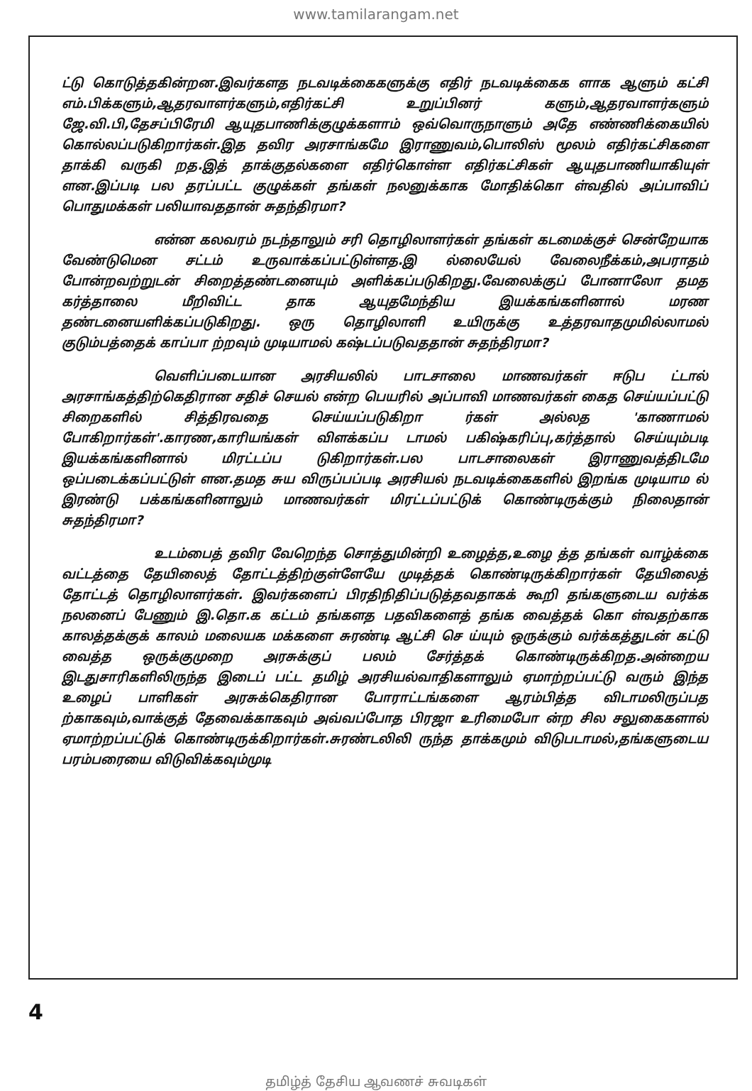www.tamilarangam.net
ட்டு கொடுத்தகின்றன.இவர்களத நடவடிக்கைகளுக்கு எதிர் நடவடிக்கைக ளாக ஆளும் கட்சி எம்.பிக்களும்,ஆதரவாளர்களும்,எதிர்கட்சி உறுப்பினர் களும்,ஆதரவாளர்களும் ஜே.வி.பி,தேசப்பிரேமி ஆயுதபாணிக்குழுக்களாம் ஒவ்வொருநாளும் அதே எண்ணிக்கையில் கொல்லப்படுகிறார்கள்.இத தவிர அரசாங்கமே இராணுவம்,பொலிஸ் மூலம் எதிர்கட்சிகளை தாக்கி வருகி றத.இத் தாக்குதல்களை எதிர்கொள்ள எதிர்கட்சிகள் ஆயுதபாணியாகியுள் ளன.இப்படி பல தரப்பட்ட குழுக்கள் தங்கள் நலனுக்காக மோதிக்கொ ள்வதில் அப்பாவிப் பொதுமக்கள் பலியாவததான் சுதந்திரமா?
என்ன கலவரம் நடந்தாலும் சரி தொழிலாளர்கள் தங்கள் கடமைக்குச் சென்றேயாக வேண்டுமென சட்டம் உருவாக்கப்பட்டுள்ளத.இ ல்லையேல் வேலைநீக்கம்,அபராதம் போன்றவற்றுடன் சிறைத்தண்டனையும் அளிக்கப்படுகிறது.வேலைக்குப் போனாலோ தமத கர்த்தாலை மீறிவிட்ட தாக ஆயுதமேந்திய இயக்கங்களினால் மரண தண்டனையளிக்கப்படுகிறது. ஒரு தொழிலாளி உயிருக்கு உத்தரவாதமுமில்லாமல் குடும்பத்தைக் காப்பா ற்றவும் முடியாமல் கஷ்டப்படுவததான் சுதந்திரமா?
வெளிப்படையான அரசியலில் பாடசாலை மாணவர்கள் ஈடுப ட்டால் அரசாங்கத்திற்கெதிரான சதிச் செயல் என்ற பெயரில் அப்பாவி மாணவர்கள் கைத செய்யப்பட்டு சிறைகளில் சித்திரவதை செய்யப்படுகிறா ர்கள் அல்லத 'காணாமல் போகிறார்கள்'.காரண,காரியங்கள் விளக்கப்ப டாமல் பகிஷ்கரிப்பு,கர்த்தால் செய்யும்படி இயக்கங்களினால் மிரட்டப்ப டுகிறார்கள்.பல பாடசாலைகள் இராணுவத்திடமே ஒப்படைக்கப்பட்டுள் ளன.தமத சுய விருப்பப்படி அரசியல் நடவடிக்கைகளில் இறங்க முடியாம ல் இரண்டு பக்கங்களினாலும் மாணவர்கள் மிரட்டப்பட்டுக் கொண்டிருக்கும் நிலைதான் சுதந்திரமா?
உடம்பைத் தவிர வேறெந்த சொத்துமின்றி உழைத்த,உழை த்த தங்கள் வாழ்க்கை வட்டத்தை தேயிலைத் தோட்டத்திற்குள்ளேயே முடித்தக் கொண்டிருக்கிறார்கள் தேயிலைத் தோட்டத் தொழிலாளர்கள். இவர்களைப் பிரதிநிதிப்படுத்தவதாகக் கூறி தங்களுடைய வர்க்க நலனைப் பேணும் இ.தொ.க கட்டம் தங்களத பதவிகளைத் தங்க வைத்தக் கொ ள்வதற்காக காலத்தக்குக் காலம் மலையக மக்களை சுரண்டி ஆட்சி செ ய்யும் ஒருக்கும் வர்க்கத்துடன் கட்டு வைத்த ஒருக்குமுறை அரசுக்குப் பலம் சேர்த்தக் கொண்டிருக்கிறத.அன்றைய இடதுசாரிகளிலிருந்த இடைப் பட்ட தமிழ் அரசியல்வாதிகளாலும் ஏமாற்றப்பட்டு வரும் இந்த உழைப் பாளிகள் அரசுக்கெதிரான போராட்டங்களை ஆரம்பித்த விடாமலிருப்பத ற்காகவும்,வாக்குத் தேவைக்காகவும் அவ்வப்போத பிரஜா உரிமைபோ ன்ற சில சலுகைகளால் ஏமாற்றப்பட்டுக் கொண்டிருக்கிறார்கள்.சுரண்டலிலி ருந்த தாக்கமும் விடுபடாமல்,தங்களுடைய பரம்பரையை விடுவிக்கவும்முடி
4
தமிழ்த் தேசிய ஆவணச் சுவடிகள்